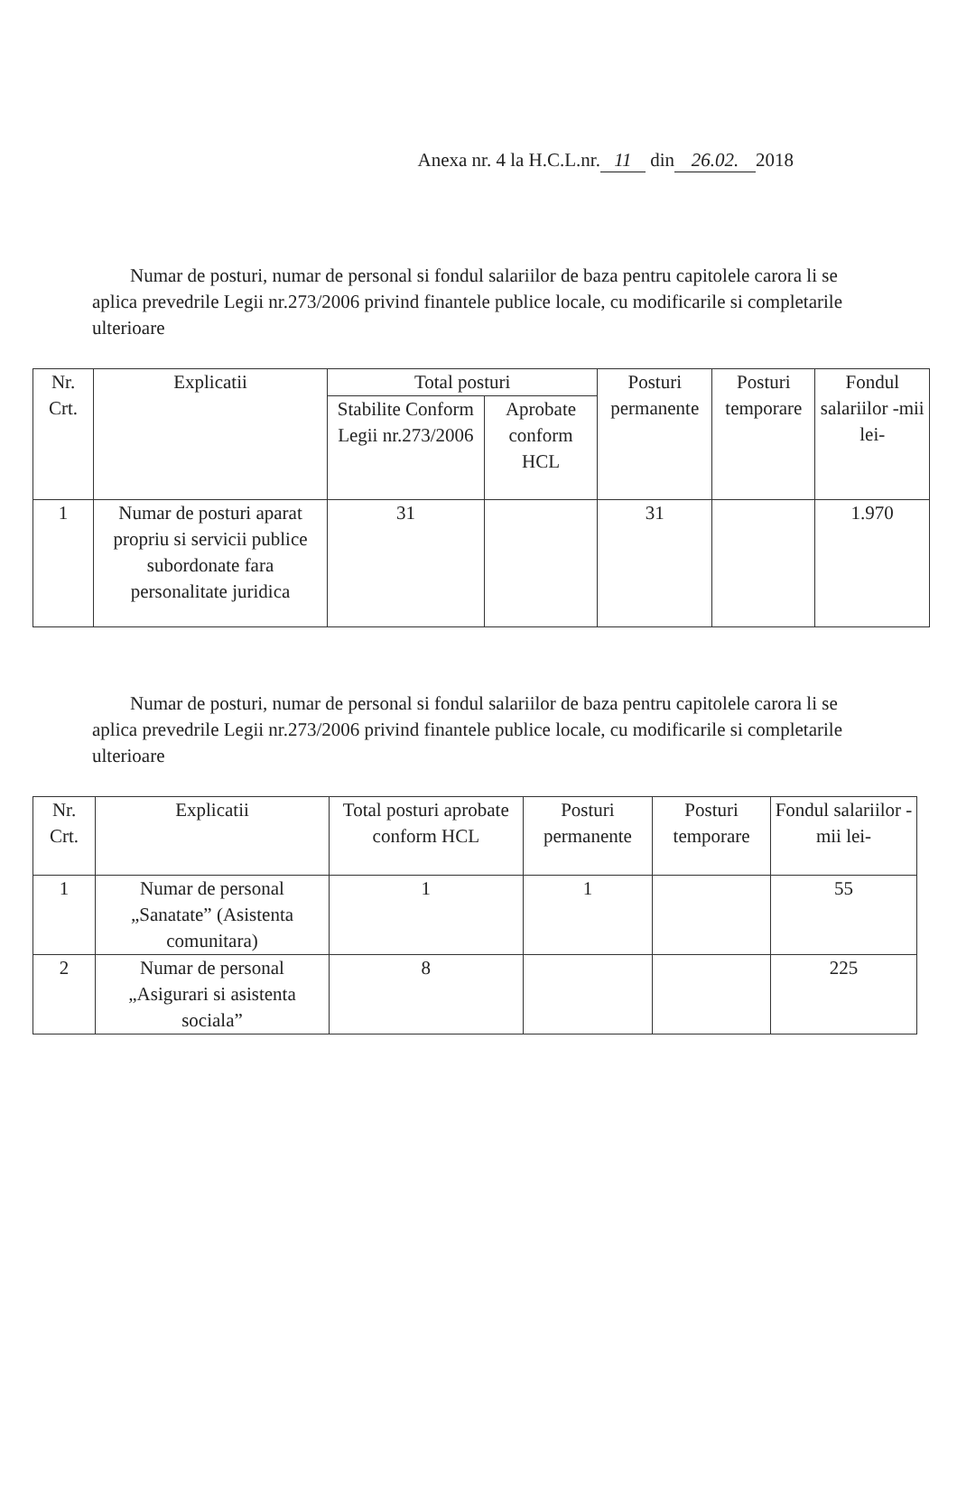Anexa nr. 4 la H.C.L.nr. 11 din 26.02. 2018
Numar de posturi, numar de personal si fondul salariilor de baza pentru capitolele carora li se aplica prevedrile Legii nr.273/2006 privind finantele publice locale, cu modificarile si completarile ulterioare
| Nr. Crt. | Explicatii | Total posturi | | Posturi permanente | Posturi temporare | Fondul salariilor -mii lei- |
| --- | --- | --- | --- | --- | --- | --- |
| | | Stabilite Conform Legii nr.273/2006 | Aprobate conform HCL | | | |
| 1 | Numar de posturi aparat propriu si servicii publice subordonate fara personalitate juridica | 31 | | 31 | | 1.970 |
Numar de posturi, numar de personal si fondul salariilor de baza pentru capitolele carora li se aplica prevedrile Legii nr.273/2006 privind finantele publice locale, cu modificarile si completarile ulterioare
| Nr. Crt. | Explicatii | Total posturi aprobate conform HCL | Posturi permanente | Posturi temporare | Fondul salariilor -mii lei- |
| --- | --- | --- | --- | --- | --- |
| 1 | Numar de personal „Sanatate” (Asistenta comunitara) | 1 | 1 | | 55 |
| 2 | Numar de personal „Asigurari si asistenta sociala” | 8 | | | 225 |